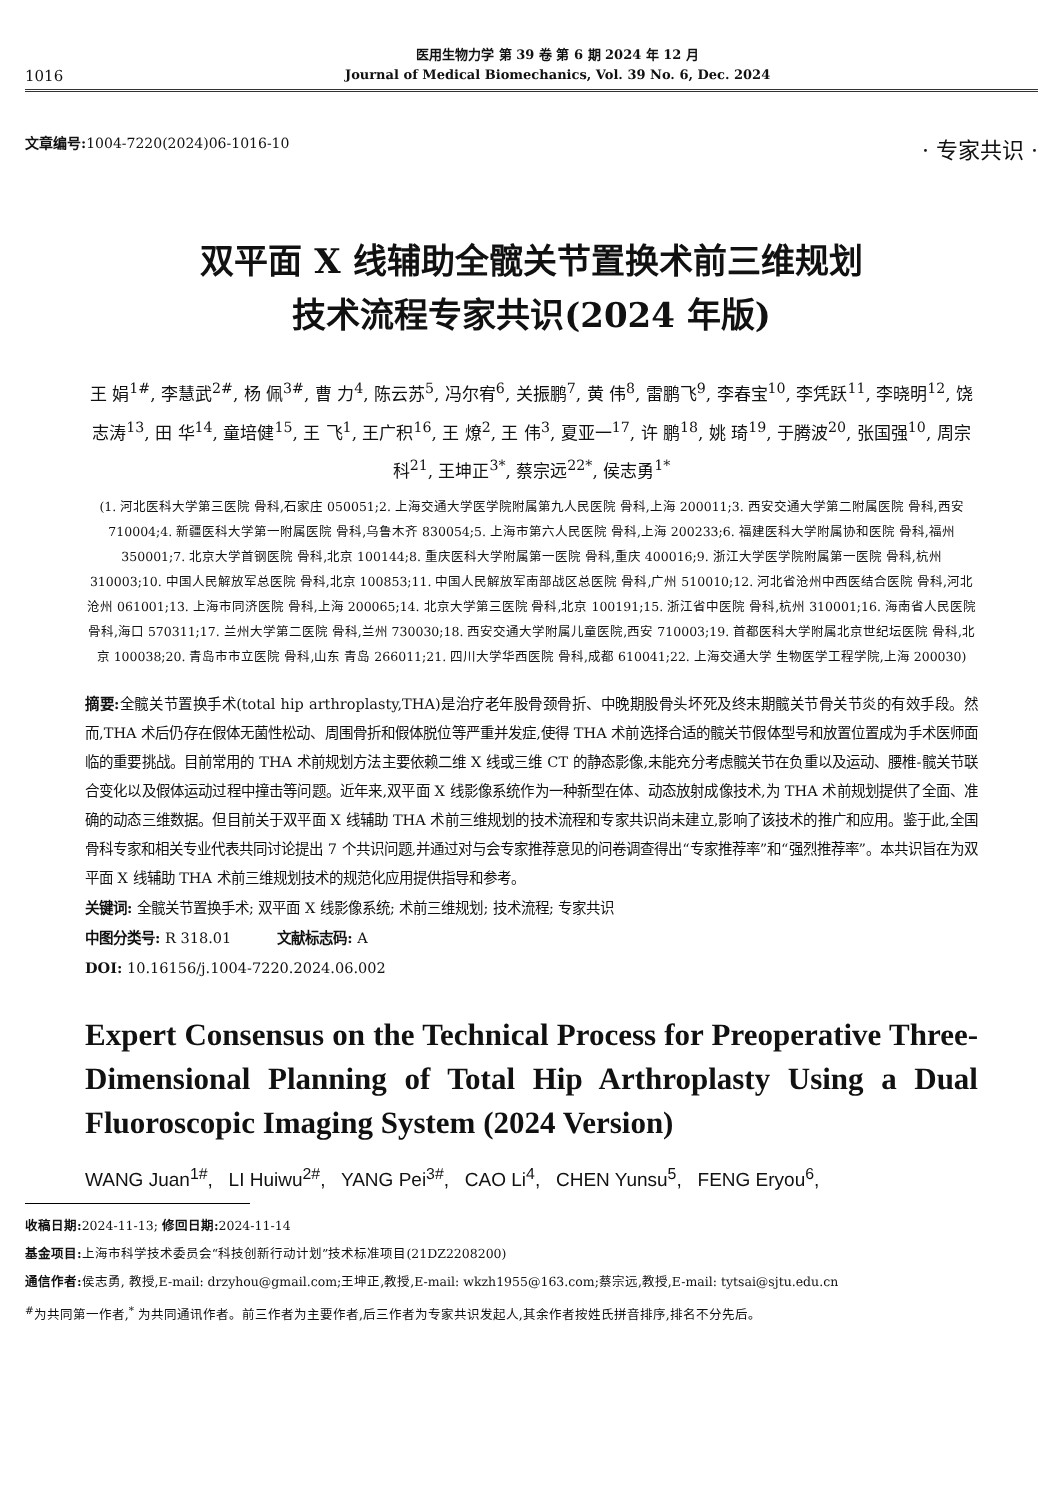1016
医用生物力学 第 39 卷 第 6 期 2024 年 12 月
Journal of Medical Biomechanics, Vol. 39 No. 6, Dec. 2024
文章编号: 1004-7220(2024)06-1016-10 · 专家共识 ·
双平面 X 线辅助全髋关节置换术前三维规划
技术流程专家共识(2024 年版)
王 娟<sup>1#</sup>, 李慧武<sup>2#</sup>, 杨 佩<sup>3#</sup>, 曹 力<sup>4</sup>, 陈云苏<sup>5</sup>, 冯尔宥<sup>6</sup>, 关振鹏<sup>7</sup>, 黄 伟<sup>8</sup>, 雷鹏飞<sup>9</sup>, 李春宝<sup>10</sup>, 李凭跃<sup>11</sup>, 李晓明<sup>12</sup>, 饶志涛<sup>13</sup>, 田 华<sup>14</sup>, 童培健<sup>15</sup>, 王 飞<sup>1</sup>, 王广积<sup>16</sup>, 王 燎<sup>2</sup>, 王 伟<sup>3</sup>, 夏亚一<sup>17</sup>, 许 鹏<sup>18</sup>, 姚 琦<sup>19</sup>, 于腾波<sup>20</sup>, 张国强<sup>10</sup>, 周宗科<sup>21</sup>, 王坤正<sup>3*</sup>, 蔡宗远<sup>22*</sup>, 侯志勇<sup>1*</sup>
(1. 河北医科大学第三医院 骨科,石家庄 050051;2. 上海交通大学医学院附属第九人民医院 骨科,上海 200011;3. 西安交通大学第二附属医院 骨科,西安 710004;4. 新疆医科大学第一附属医院 骨科,乌鲁木齐 830054;5. 上海市第六人民医院 骨科,上海 200233;6. 福建医科大学附属协和医院 骨科,福州 350001;7. 北京大学首钢医院 骨科,北京 100144;8. 重庆医科大学附属第一医院 骨科,重庆 400016;9. 浙江大学医学院附属第一医院 骨科,杭州 310003;10. 中国人民解放军总医院 骨科,北京 100853;11. 中国人民解放军南部战区总医院 骨科,广州 510010;12. 河北省沧州中西医结合医院 骨科,河北 沧州 061001;13. 上海市同济医院 骨科,上海 200065;14. 北京大学第三医院 骨科,北京 100191;15. 浙江省中医院 骨科,杭州 310001;16. 海南省人民医院 骨科,海口 570311;17. 兰州大学第二医院 骨科,兰州 730030;18. 西安交通大学附属儿童医院,西安 710003;19. 首都医科大学附属北京世纪坛医院 骨科,北京 100038;20. 青岛市市立医院 骨科,山东 青岛 266011;21. 四川大学华西医院 骨科,成都 610041;22. 上海交通大学 生物医学工程学院,上海 200030)
摘要: 全髋关节置换手术(total hip arthroplasty,THA)是治疗老年股骨颈骨折、中晚期股骨头坏死及终末期髋关节骨关节炎的有效手段。然而,THA 术后仍存在假体无菌性松动、周围骨折和假体脱位等严重并发症,使得 THA 术前选择合适的髋关节假体型号和放置位置成为手术医师面临的重要挑战。目前常用的 THA 术前规划方法主要依赖二维 X 线或三维 CT 的静态影像,未能充分考虑髋关节在负重以及运动、腰椎-髋关节联合变化以及假体运动过程中撞击等问题。近年来,双平面 X 线影像系统作为一种新型在体、动态放射成像技术,为 THA 术前规划提供了全面、准确的动态三维数据。但目前关于双平面 X 线辅助 THA 术前三维规划的技术流程和专家共识尚未建立,影响了该技术的推广和应用。鉴于此,全国骨科专家和相关专业代表共同讨论提出 7 个共识问题,并通过对与会专家推荐意见的问卷调查得出“专家推荐率”和“强烈推荐率”。本共识旨在为双平面 X 线辅助 THA 术前三维规划技术的规范化应用提供指导和参考。
关键词: 全髋关节置换手术; 双平面 X 线影像系统; 术前三维规划; 技术流程; 专家共识
中图分类号: R 318.01 文献标志码: A
DOI: 10.16156/j.1004-7220.2024.06.002
Expert Consensus on the Technical Process for Preoperative Three-Dimensional Planning of Total Hip Arthroplasty Using a Dual Fluoroscopic Imaging System (2024 Version)
WANG Juan<sup>1#</sup>, LI Huiwu<sup>2#</sup>, YANG Pei<sup>3#</sup>, CAO Li<sup>4</sup>, CHEN Yunsu<sup>5</sup>, FENG Eryou<sup>6</sup>,
收稿日期: 2024-11-13; 修回日期: 2024-11-14
基金项目: 上海市科学技术委员会“科技创新行动计划”技术标准项目(21DZ2208200)
通信作者: 侯志勇, 教授,E-mail: drzyhou@gmail.com;王坤正,教授,E-mail: wkzh1955@163.com;蔡宗远,教授,E-mail: tytsai@sjtu.edu.cn
<sup>#</sup> 为共同第一作者,<sup>*</sup> 为共同通讯作者。前三作者为主要作者,后三作者为专家共识发起人,其余作者按姓氏拼音排序,排名不分先后。